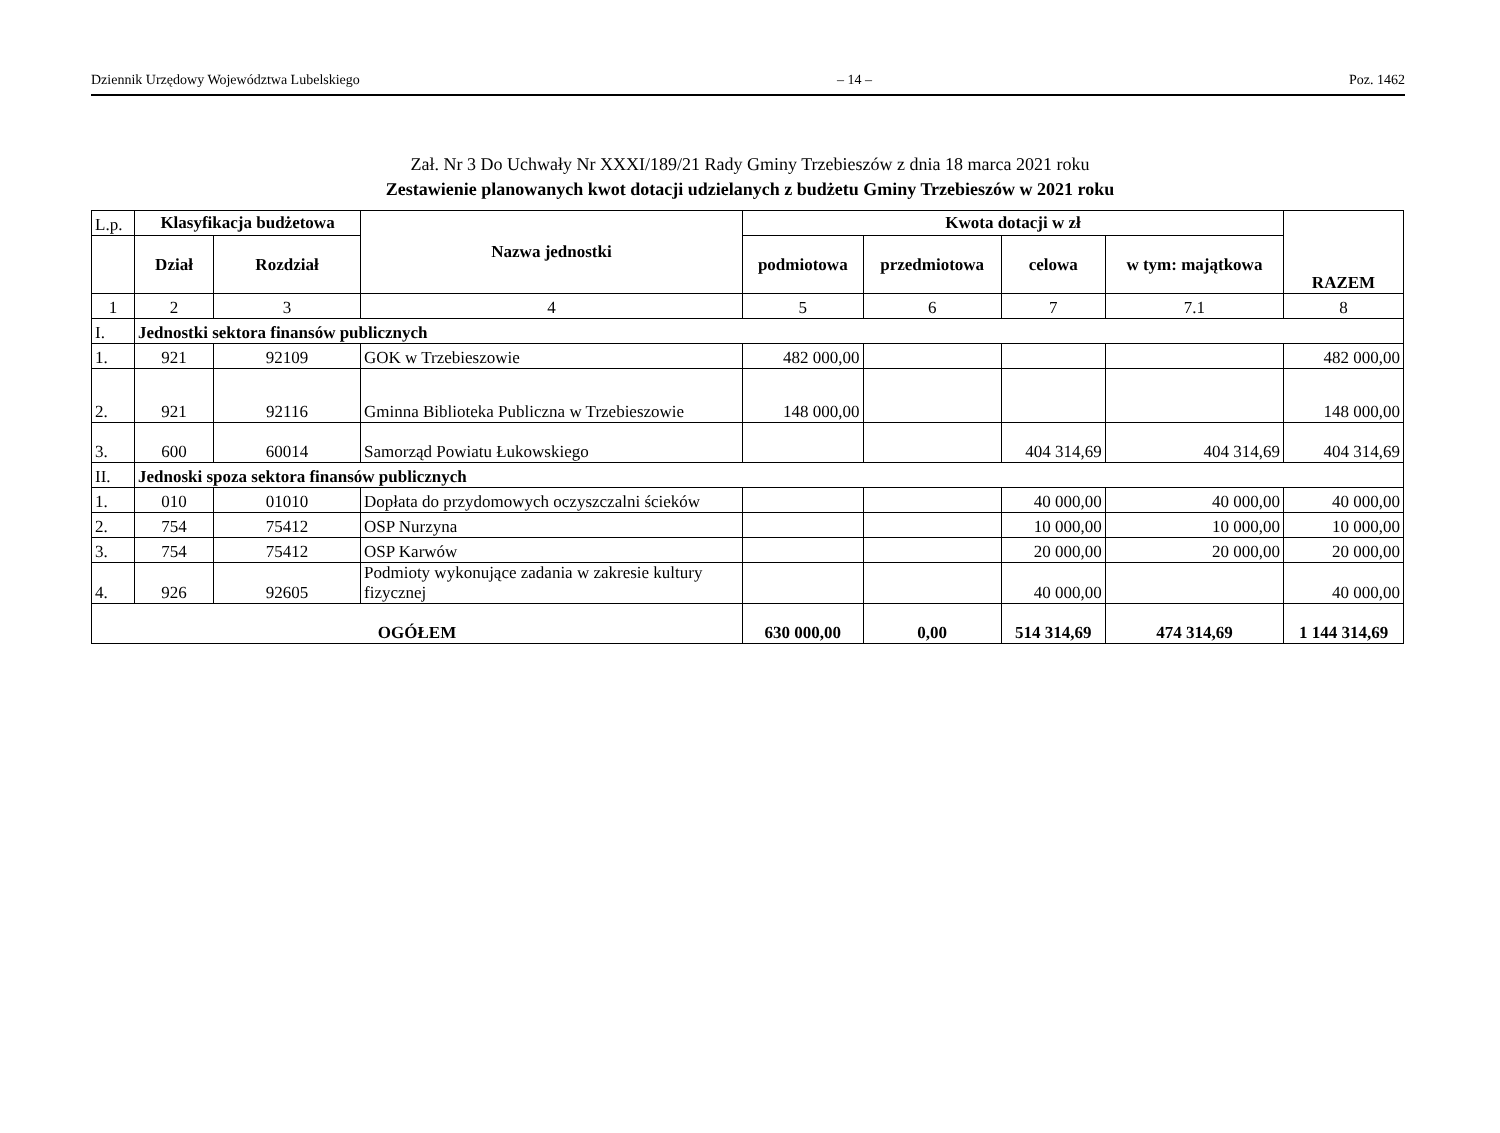Dziennik Urzędowy Województwa Lubelskiego – 14 – Poz. 1462
Zał. Nr 3 Do Uchwały Nr XXXI/189/21 Rady Gminy Trzebieszów z dnia 18 marca 2021 roku
Zestawienie planowanych kwot dotacji udzielanych z budżetu Gminy Trzebieszów w 2021 roku
| L.p. | Klasyfikacja budżetowa | | Nazwa jednostki | Kwota dotacji w zł | | | | RAZEM |
| | Dział | Rozdział | | podmiotowa | przedmiotowa | celowa | w tym: majątkowa | |
| 1 | 2 | 3 | 4 | 5 | 6 | 7 | 7.1 | 8 |
| I. | Jednostki sektora finansów publicznych | | | | | | | |
| 1. | 921 | 92109 | GOK w Trzebieszowie | 482 000,00 | | | | 482 000,00 |
| 2. | 921 | 92116 | Gminna Biblioteka Publiczna w Trzebieszowie | 148 000,00 | | | | 148 000,00 |
| 3. | 600 | 60014 | Samorząd Powiatu Łukowskiego | | | 404 314,69 | 404 314,69 | 404 314,69 |
| II. | Jednoski spoza sektora finansów publicznych | | | | | | | |
| 1. | 010 | 01010 | Dopłata do przydomowych oczyszczalni ścieków | | | 40 000,00 | 40 000,00 | 40 000,00 |
| 2. | 754 | 75412 | OSP Nurzyna | | | 10 000,00 | 10 000,00 | 10 000,00 |
| 3. | 754 | 75412 | OSP Karwów | | | 20 000,00 | 20 000,00 | 20 000,00 |
| 4. | 926 | 92605 | Podmioty wykonujące zadania w zakresie kultury fizycznej | | | 40 000,00 | | 40 000,00 |
| OGÓŁEM | | | | 630 000,00 | 0,00 | 514 314,69 | 474 314,69 | 1 144 314,69 |